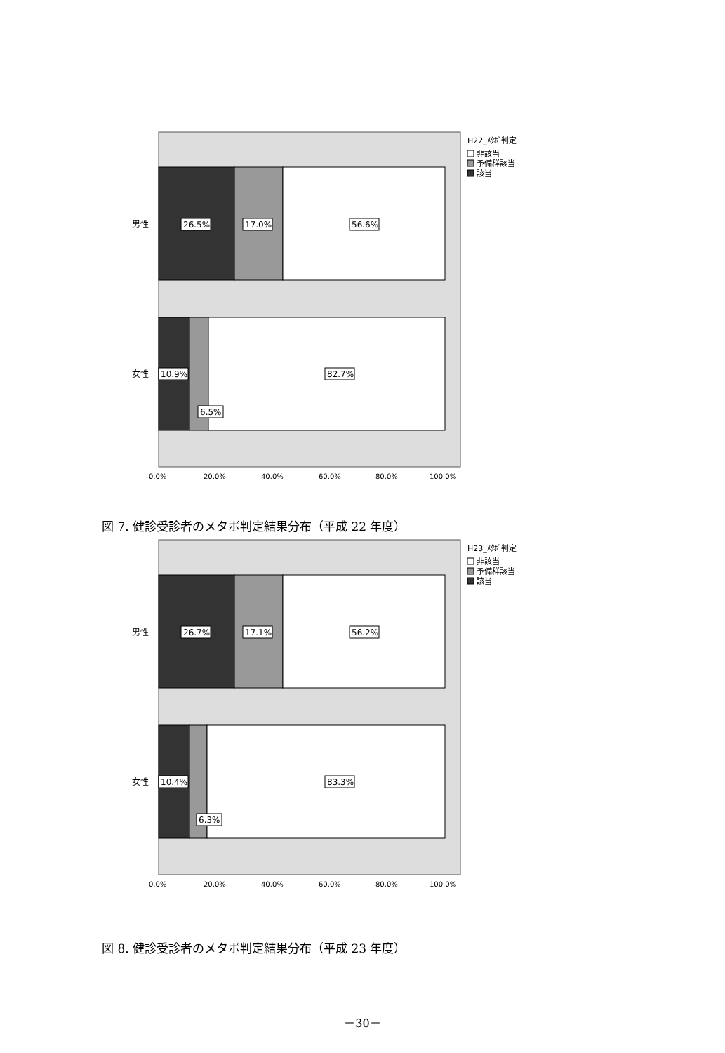26.5%
17.0%
56.6%
10.9%
82.7%
6.5%
男性
女性
0.0%
20.0%
40.0%
60.0%
80.0%
100.0%
H22_ﾒﾀﾎﾞ判定
非該当
予備群該当
該当
図 7. 健診受診者のメタボ判定結果分布（平成 22 年度）
26.7%
17.1%
56.2%
10.4%
83.3%
6.3%
男性
女性
0.0%
20.0%
40.0%
60.0%
80.0%
100.0%
H23_ﾒﾀﾎﾞ判定
非該当
予備群該当
該当
図 8. 健診受診者のメタボ判定結果分布（平成 23 年度）
－30－